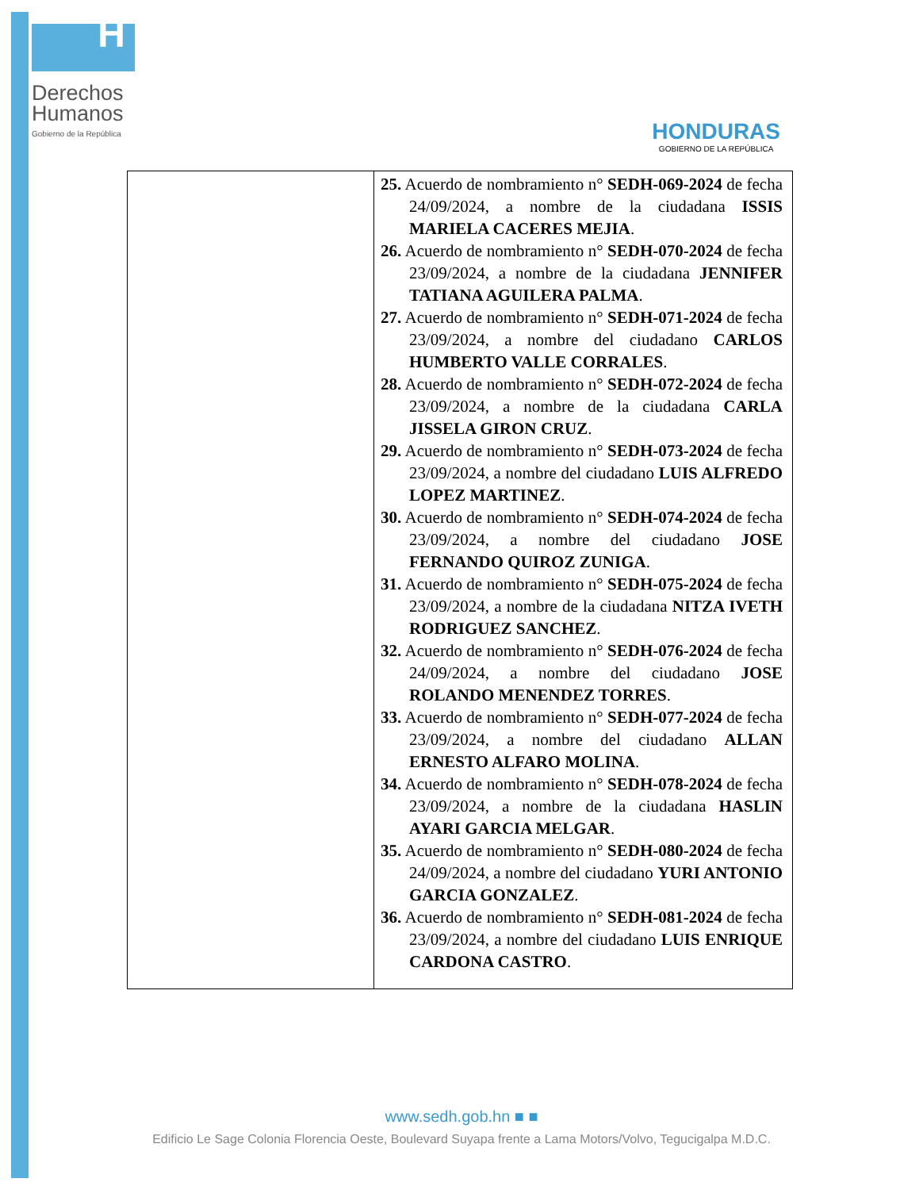H
Derechos
Humanos
Gobierno de la República
HONDURAS
GOBIERNO DE LA REPÚBLICA
| | 25. Acuerdo de nombramiento n° SEDH-069-2024 de fecha 24/09/2024, a nombre de la ciudadana ISSIS MARIELA CACERES MEJIA . 26. Acuerdo de nombramiento n° SEDH-070-2024 de fecha 23/09/2024, a nombre de la ciudadana JENNIFER TATIANA AGUILERA PALMA . 27. Acuerdo de nombramiento n° SEDH-071-2024 de fecha 23/09/2024, a nombre del ciudadano CARLOS HUMBERTO VALLE CORRALES . 28. Acuerdo de nombramiento n° SEDH-072-2024 de fecha 23/09/2024, a nombre de la ciudadana CARLA JISSELA GIRON CRUZ . 29. Acuerdo de nombramiento n° SEDH-073-2024 de fecha 23/09/2024, a nombre del ciudadano LUIS ALFREDO LOPEZ MARTINEZ . 30. Acuerdo de nombramiento n° SEDH-074-2024 de fecha 23/09/2024, a nombre del ciudadano JOSE FERNANDO QUIROZ ZUNIGA . 31. Acuerdo de nombramiento n° SEDH-075-2024 de fecha 23/09/2024, a nombre de la ciudadana NITZA IVETH RODRIGUEZ SANCHEZ . 32. Acuerdo de nombramiento n° SEDH-076-2024 de fecha 24/09/2024, a nombre del ciudadano JOSE ROLANDO MENENDEZ TORRES . 33. Acuerdo de nombramiento n° SEDH-077-2024 de fecha 23/09/2024, a nombre del ciudadano ALLAN ERNESTO ALFARO MOLINA . 34. Acuerdo de nombramiento n° SEDH-078-2024 de fecha 23/09/2024, a nombre de la ciudadana HASLIN AYARI GARCIA MELGAR . 35. Acuerdo de nombramiento n° SEDH-080-2024 de fecha 24/09/2024, a nombre del ciudadano YURI ANTONIO GARCIA GONZALEZ . 36. Acuerdo de nombramiento n° SEDH-081-2024 de fecha 23/09/2024, a nombre del ciudadano LUIS ENRIQUE CARDONA CASTRO . |
www.sedh.gob.hn ■ ■
Edificio Le Sage Colonia Florencia Oeste, Boulevard Suyapa frente a Lama Motors/Volvo, Tegucigalpa M.D.C.